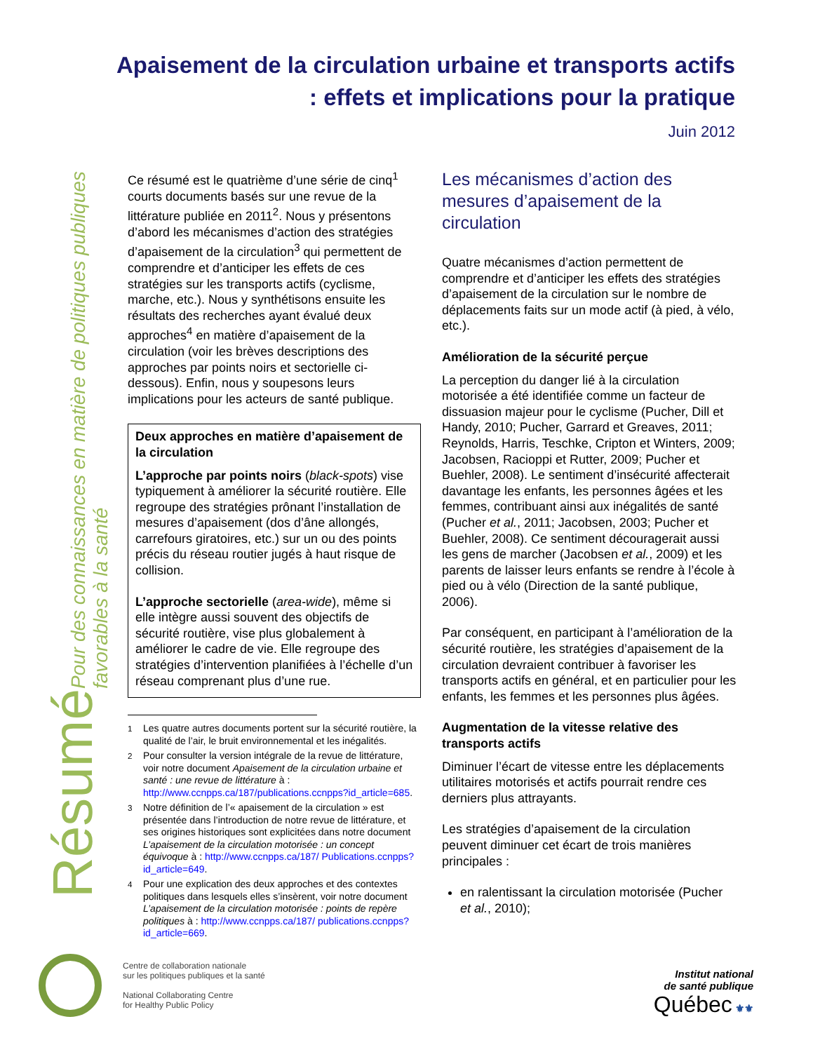Apaisement de la circulation urbaine et transports actifs : effets et implications pour la pratique
Juin 2012
Résumé Pour des connaissances en matière de politiques publiques favorables à la santé
Ce résumé est le quatrième d’une série de cinq<sup>1</sup> courts documents basés sur une revue de la littérature publiée en 2011<sup>2</sup>. Nous y présentons d’abord les mécanismes d’action des stratégies d’apaisement de la circulation<sup>3</sup> qui permettent de comprendre et d’anticiper les effets de ces stratégies sur les transports actifs (cyclisme, marche, etc.). Nous y synthétisons ensuite les résultats des recherches ayant évalué deux approches<sup>4</sup> en matière d’apaisement de la circulation (voir les brèves descriptions des approches par points noirs et sectorielle ci-dessous). Enfin, nous y soupesons leurs implications pour les acteurs de santé publique.
Deux approches en matière d’apaisement de la circulation
L’approche par points noirs (black-spots) vise typiquement à améliorer la sécurité routière. Elle regroupe des stratégies prônant l’installation de mesures d’apaisement (dos d’âne allongés, carrefours giratoires, etc.) sur un ou des points précis du réseau routier jugés à haut risque de collision.
L’approche sectorielle (area-wide), même si elle intègre aussi souvent des objectifs de sécurité routière, vise plus globalement à améliorer le cadre de vie. Elle regroupe des stratégies d’intervention planifiées à l’échelle d’un réseau comprenant plus d’une rue.
<sup>1</sup> Les quatre autres documents portent sur la sécurité routière, la qualité de l’air, le bruit environnemental et les inégalités.
<sup>2</sup> Pour consulter la version intégrale de la revue de littérature, voir notre document Apaisement de la circulation urbaine et santé : une revue de littérature à : http://www.ccnpps.ca/187/publications.ccnpps?id_article=685.
<sup>3</sup> Notre définition de l’« apaisement de la circulation » est présentée dans l’introduction de notre revue de littérature, et ses origines historiques sont explicitées dans notre document L’apaisement de la circulation motorisée : un concept équivoque à : http://www.ccnpps.ca/187/ Publications.ccnpps?id_article=649.
<sup>4</sup> Pour une explication des deux approches et des contextes politiques dans lesquels elles s’insèrent, voir notre document L’apaisement de la circulation motorisée : points de repère politiques à : http://www.ccnpps.ca/187/ publications.ccnpps?id_article=669.
Les mécanismes d’action des mesures d’apaisement de la circulation
Quatre mécanismes d’action permettent de comprendre et d’anticiper les effets des stratégies d’apaisement de la circulation sur le nombre de déplacements faits sur un mode actif (à pied, à vélo, etc.).
Amélioration de la sécurité perçue
La perception du danger lié à la circulation motorisée a été identifiée comme un facteur de dissuasion majeur pour le cyclisme (Pucher, Dill et Handy, 2010; Pucher, Garrard et Greaves, 2011; Reynolds, Harris, Teschke, Cripton et Winters, 2009; Jacobsen, Racioppi et Rutter, 2009; Pucher et Buehler, 2008). Le sentiment d’insécurité affecterait davantage les enfants, les personnes âgées et les femmes, contribuant ainsi aux inégalités de santé (Pucher et al., 2011; Jacobsen, 2003; Pucher et Buehler, 2008). Ce sentiment découragerait aussi les gens de marcher (Jacobsen et al., 2009) et les parents de laisser leurs enfants se rendre à l’école à pied ou à vélo (Direction de la santé publique, 2006).
Par conséquent, en participant à l’amélioration de la sécurité routière, les stratégies d’apaisement de la circulation devraient contribuer à favoriser les transports actifs en général, et en particulier pour les enfants, les femmes et les personnes plus âgées.
Augmentation de la vitesse relative des transports actifs
Diminuer l’écart de vitesse entre les déplacements utilitaires motorisés et actifs pourrait rendre ces derniers plus attrayants.
Les stratégies d’apaisement de la circulation peuvent diminuer cet écart de trois manières principales :
en ralentissant la circulation motorisée (Pucher et al., 2010);
Centre de collaboration nationale
sur les politiques publiques et la santé
National Collaborating Centre
for Healthy Public Policy
Institut national
de santé publique
Québec ⚜⚜